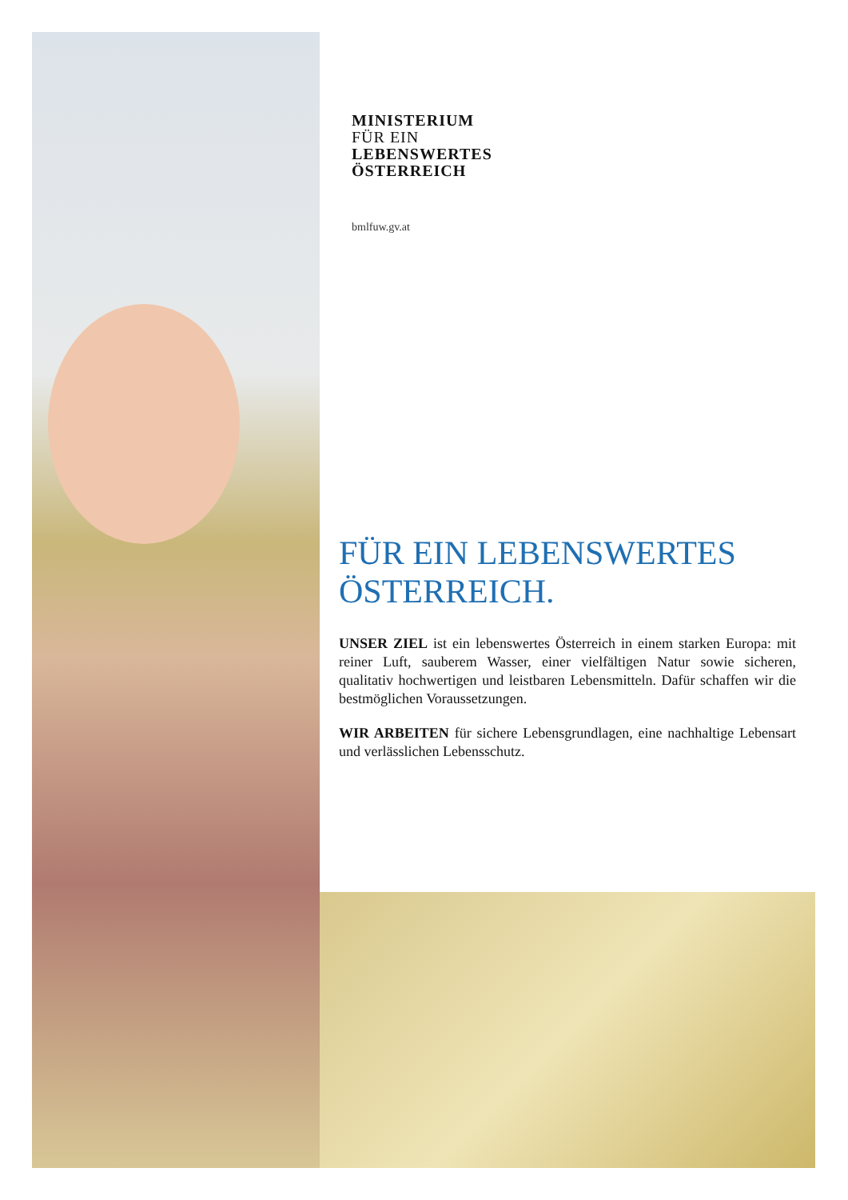MINISTERIUM
FÜR EIN
LEBENSWERTES
ÖSTERREICH
bmlfuw.gv.at
FÜR EIN LEBENSWERTES ÖSTERREICH.
UNSER ZIEL ist ein lebenswertes Österreich in einem starken Europa: mit reiner Luft, sauberem Wasser, einer vielfältigen Natur sowie sicheren, qualitativ hochwertigen und leistbaren Lebensmitteln. Dafür schaffen wir die bestmöglichen Voraussetzungen.
WIR ARBEITEN für sichere Lebensgrundlagen, eine nachhaltige Lebensart und verlässlichen Lebensschutz.